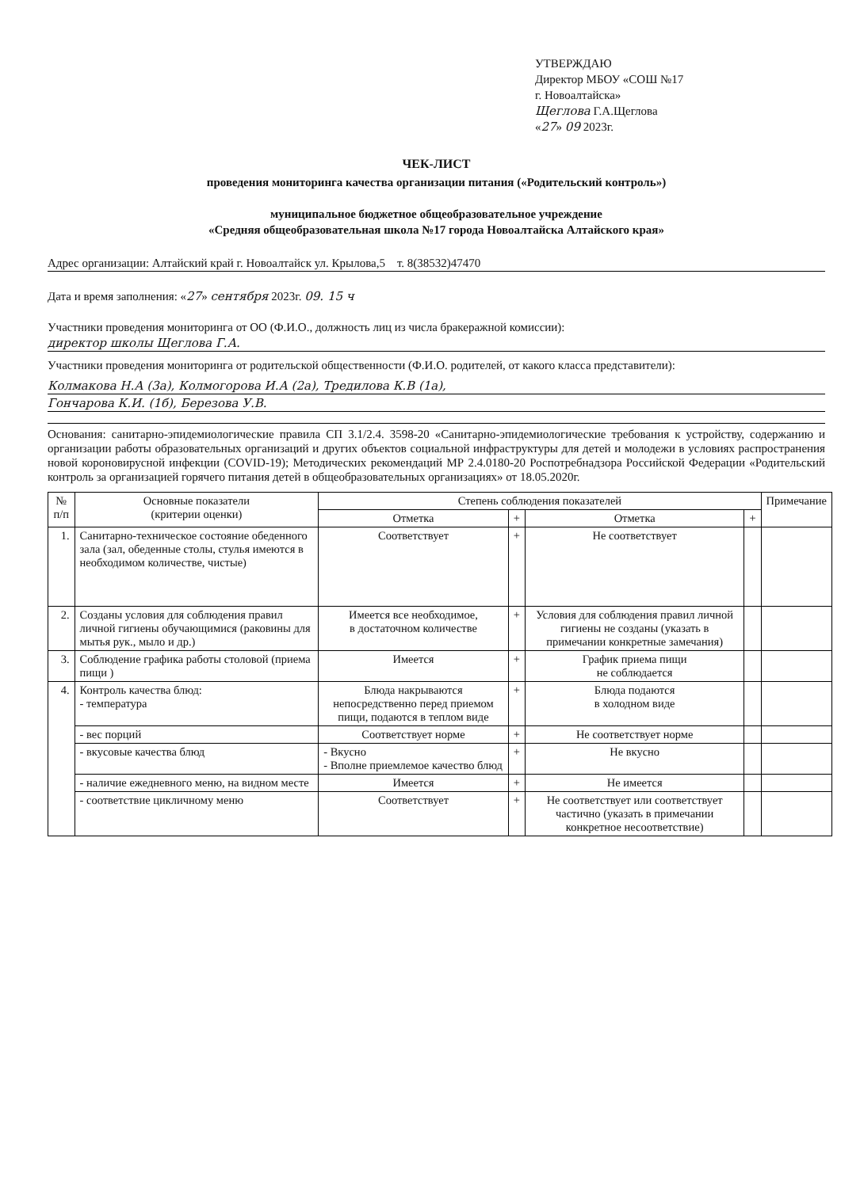УТВЕРЖДАЮ
Директор МБОУ «СОШ №17
г. Новоалтайска»
Щеглова Г.А.Щеглова
«27» 09 2023г.
ЧЕК-ЛИСТ
проведения мониторинга качества организации питания («Родительский контроль»)
муниципальное бюджетное общеобразовательное учреждение
«Средняя общеобразовательная школа №17 города Новоалтайска Алтайского края»
Адрес организации: Алтайский край г. Новоалтайск ул. Крылова,5 т. 8(38532)47470
Дата и время заполнения: «27» сентября 2023г. 09. 15 ч
Участники проведения мониторинга от ОО (Ф.И.О., должность лиц из числа бракеражной комиссии):
директор школы Щеглова Г.А.
Участники проведения мониторинга от родительской общественности (Ф.И.О. родителей, от какого класса представители):
Колмакова Н.А (3а), Колмогорова И.А (2а), Тредилова К.В (1а),
Гончарова К.И. (1б), Березова У.В.
Основания: санитарно-эпидемиологические правила СП 3.1/2.4. 3598-20 «Санитарно-эпидемиологические требования к устройству, содержанию и организации работы образовательных организаций и других объектов социальной инфраструктуры для детей и молодежи в условиях распространения новой короновирусной инфекции (COVID-19); Методических рекомендаций МР 2.4.0180-20 Роспотребнадзора Российской Федерации «Родительский контроль за организацией горячего питания детей в общеобразовательных организациях» от 18.05.2020г.
| № п/п | Основные показатели (критерии оценки) | Степень соблюдения показателей | | | | Примечание |
| --- | --- | --- | --- | --- | --- | --- |
| | | Отметка | + | Отметка | + | |
| 1. | Санитарно-техническое состояние обеденного зала (зал, обеденные столы, стулья имеются в необходимом количестве, чистые) | Соответствует | + | Не соответствует | | |
| 2. | Созданы условия для соблюдения правил личной гигиены обучающимися (раковины для мытья рук., мыло и др.) | Имеется все необходимое, в достаточном количестве | + | Условия для соблюдения правил личной гигиены не созданы (указать в примечании конкретные замечания) | | |
| 3. | Соблюдение графика работы столовой (приема пищи ) | Имеется | + | График приема пищи не соблюдается | | |
| 4. | Контроль качества блюд: - температура | Блюда накрываются непосредственно перед приемом пищи, подаются в теплом виде | + | Блюда подаются в холодном виде | | |
| | - вес порций | Соответствует норме | + | Не соответствует норме | | |
| | - вкусовые качества блюд | - Вкусно - Вполне приемлемое качество блюд | + | Не вкусно | | |
| | - наличие ежедневного меню, на видном месте | Имеется | + | Не имеется | | |
| | - соответствие цикличному меню | Соответствует | + | Не соответствует или соответствует частично (указать в примечании конкретное несоответствие) | | |